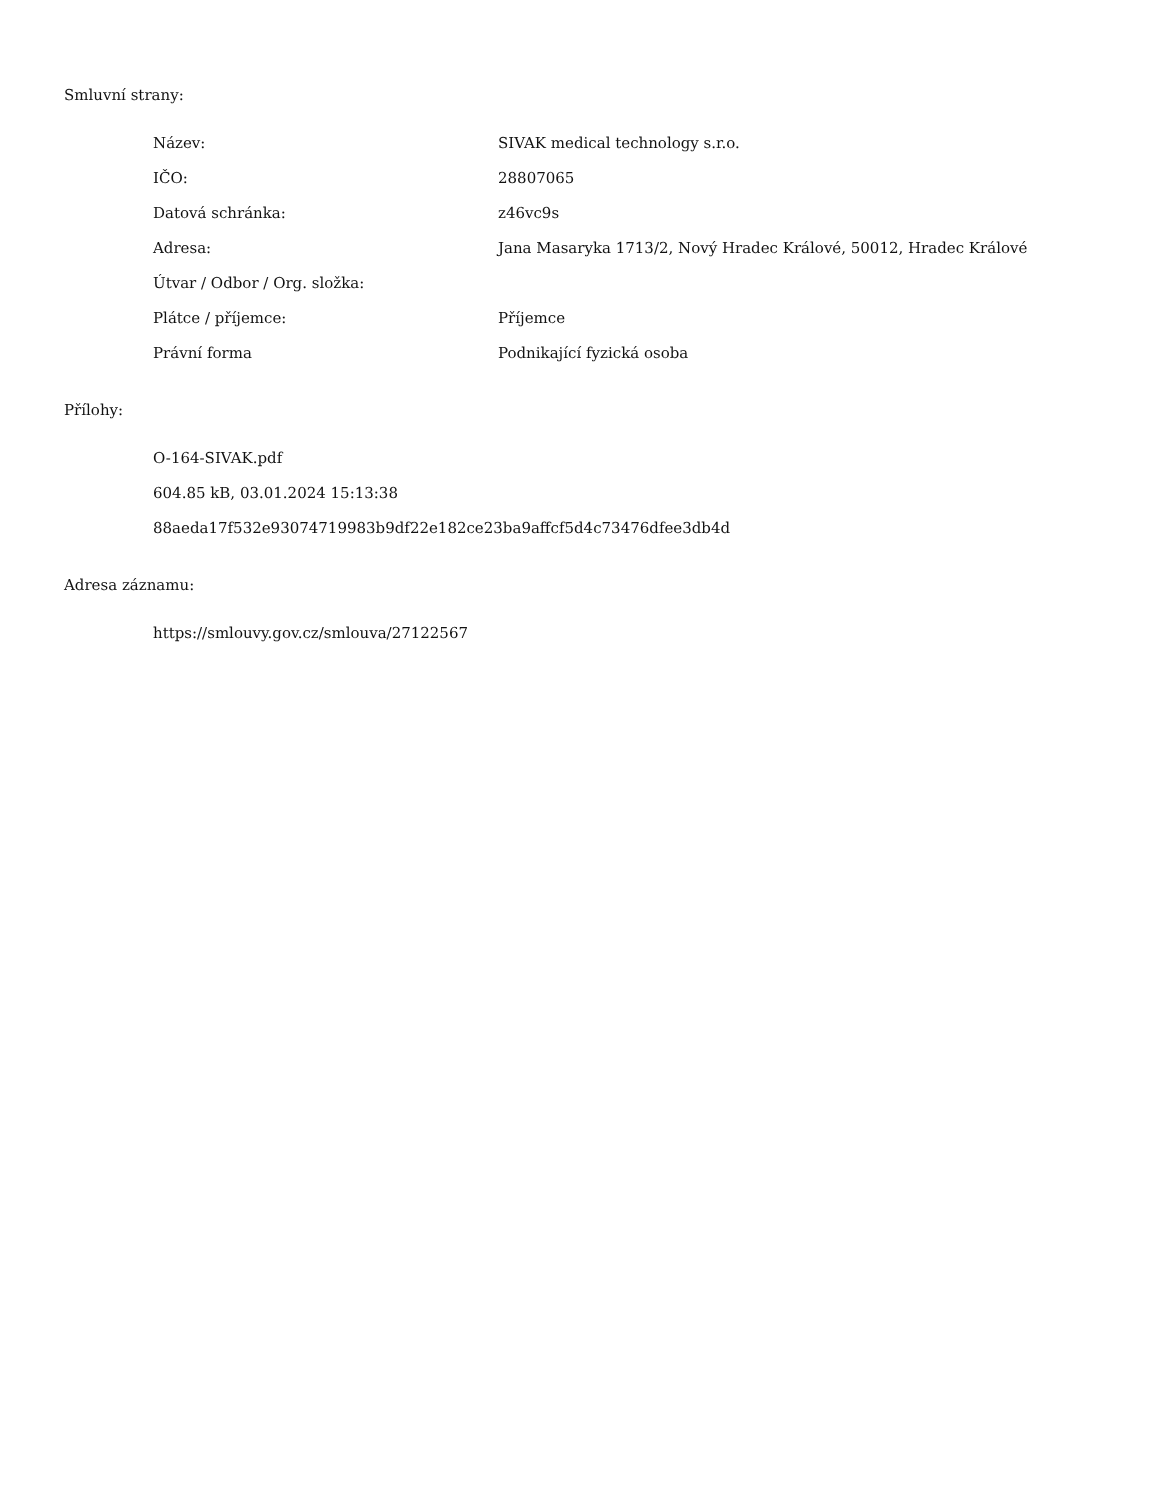Smluvní strany:
| Název: | SIVAK medical technology s.r.o. |
| IČO: | 28807065 |
| Datová schránka: | z46vc9s |
| Adresa: | Jana Masaryka 1713/2, Nový Hradec Králové, 50012, Hradec Králové |
| Útvar / Odbor / Org. složka: | |
| Plátce / příjemce: | Příjemce |
| Právní forma | Podnikající fyzická osoba |
Přílohy:
O-164-SIVAK.pdf
604.85 kB, 03.01.2024 15:13:38
88aeda17f532e93074719983b9df22e182ce23ba9affcf5d4c73476dfee3db4d
Adresa záznamu:
https://smlouvy.gov.cz/smlouva/27122567